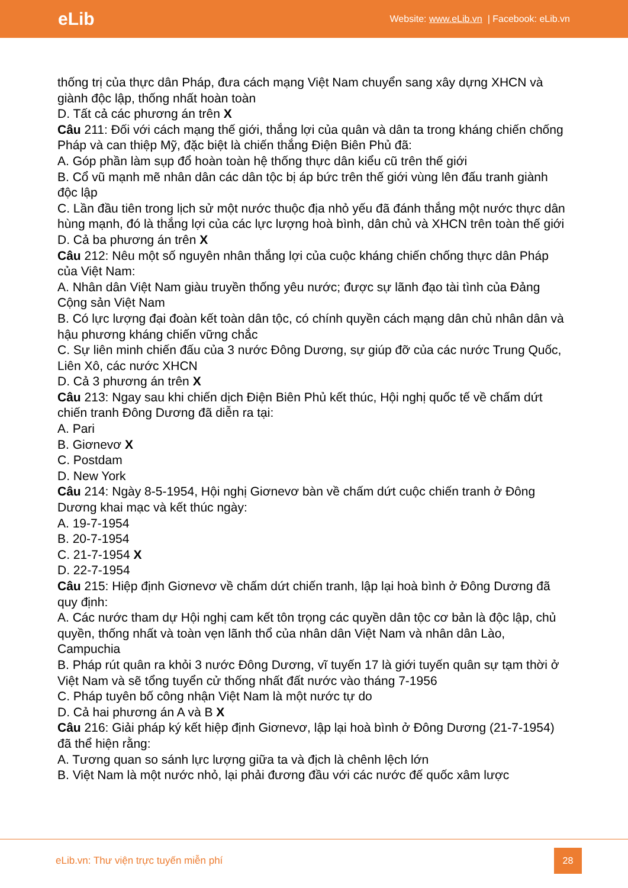eLib
Website: www.eLib.vn | Facebook: eLib.vn
thống trị của thực dân Pháp, đưa cách mạng Việt Nam chuyển sang xây dựng XHCN và giành độc lập, thống nhất hoàn toàn
D. Tất cả các phương án trên X
Câu 211: Đối với cách mạng thế giới, thắng lợi của quân và dân ta trong kháng chiến chống Pháp và can thiệp Mỹ, đặc biệt là chiến thắng Điện Biên Phủ đã:
A. Góp phần làm sụp đổ hoàn toàn hệ thống thực dân kiểu cũ trên thế giới
B. Cổ vũ mạnh mẽ nhân dân các dân tộc bị áp bức trên thế giới vùng lên đấu tranh giành độc lập
C. Lần đầu tiên trong lịch sử một nước thuộc địa nhỏ yếu đã đánh thắng một nước thực dân hùng mạnh, đó là thắng lợi của các lực lượng hoà bình, dân chủ và XHCN trên toàn thế giới
D. Cả ba phương án trên X
Câu 212: Nêu một số nguyên nhân thắng lợi của cuộc kháng chiến chống thực dân Pháp của Việt Nam:
A. Nhân dân Việt Nam giàu truyền thống yêu nước; được sự lãnh đạo tài tình của Đảng Cộng sản Việt Nam
B. Có lực lượng đại đoàn kết toàn dân tộc, có chính quyền cách mạng dân chủ nhân dân và hậu phương kháng chiến vững chắc
C. Sự liên minh chiến đấu của 3 nước Đông Dương, sự giúp đỡ của các nước Trung Quốc, Liên Xô, các nước XHCN
D. Cả 3 phương án trên X
Câu 213: Ngay sau khi chiến dịch Điện Biên Phủ kết thúc, Hội nghị quốc tế về chấm dứt chiến tranh Đông Dương đã diễn ra tại:
A. Pari
B. Giơnevơ X
C. Postdam
D. New York
Câu 214: Ngày 8-5-1954, Hội nghị Giơnevơ bàn về chấm dứt cuộc chiến tranh ở Đông Dương khai mạc và kết thúc ngày:
A. 19-7-1954
B. 20-7-1954
C. 21-7-1954 X
D. 22-7-1954
Câu 215: Hiệp định Giơnevơ về chấm dứt chiến tranh, lập lại hoà bình ở Đông Dương đã quy định:
A. Các nước tham dự Hội nghị cam kết tôn trọng các quyền dân tộc cơ bản là độc lập, chủ quyền, thống nhất và toàn vẹn lãnh thổ của nhân dân Việt Nam và nhân dân Lào, Campuchia
B. Pháp rút quân ra khỏi 3 nước Đông Dương, vĩ tuyến 17 là giới tuyến quân sự tạm thời ở Việt Nam và sẽ tổng tuyển cử thống nhất đất nước vào tháng 7-1956
C. Pháp tuyên bố công nhận Việt Nam là một nước tự do
D. Cả hai phương án A và B X
Câu 216: Giải pháp ký kết hiệp định Giơnevơ, lập lại hoà bình ở Đông Dương (21-7-1954) đã thể hiện rằng:
A. Tương quan so sánh lực lượng giữa ta và địch là chênh lệch lớn
B. Việt Nam là một nước nhỏ, lại phải đương đầu với các nước đế quốc xâm lược
eLib.vn: Thư viện trực tuyến miễn phí
28